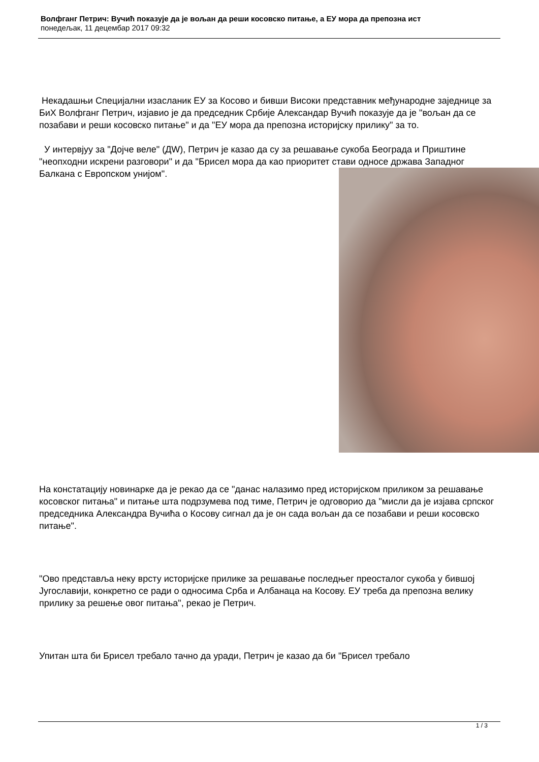Волфганг Петрич: Вучић показује да је вољан да реши косовско питање, а ЕУ мора да препозна ист
понедељак, 11 децембар 2017 09:32
Некадашњи Специјални изасланик ЕУ за Косово и бивши Високи представник међународне заједнице за БиХ Волфганг Петрич, изјавио је да председник Србије Александар Вучић показује да је "вољан да се позабави и реши косовско питање" и да "ЕУ мора да препозна историјску прилику" за то.
У интервјуу за "Дојче веле" (ДW), Петрич је казао да су за решавање сукоба Београда и Приштине "неопходни искрени разговори" и да "Брисел мора да као приоритет стави односе држава Западног Балкана с Европском унијом".
На констатацију новинарке да је рекао да се "данас налазимо пред историјском приликом за решавање косовског питања" и питање шта подрзумева под тиме, Петрич је одговорио да "мисли да је изјава српског председника Александра Вучића о Косову сигнал да је он сада вољан да се позабави и реши косовско питање".
"Ово представља неку врсту историјске прилике за решавање последњег преосталог сукоба у бившој Југославији, конкретно се ради о односима Срба и Албанаца на Косову. ЕУ треба да препозна велику прилику за решење овог питања", рекао је Петрич.
Упитан шта би Брисел требало тачно да уради, Петрич је казао да би "Брисел требало
1 / 3